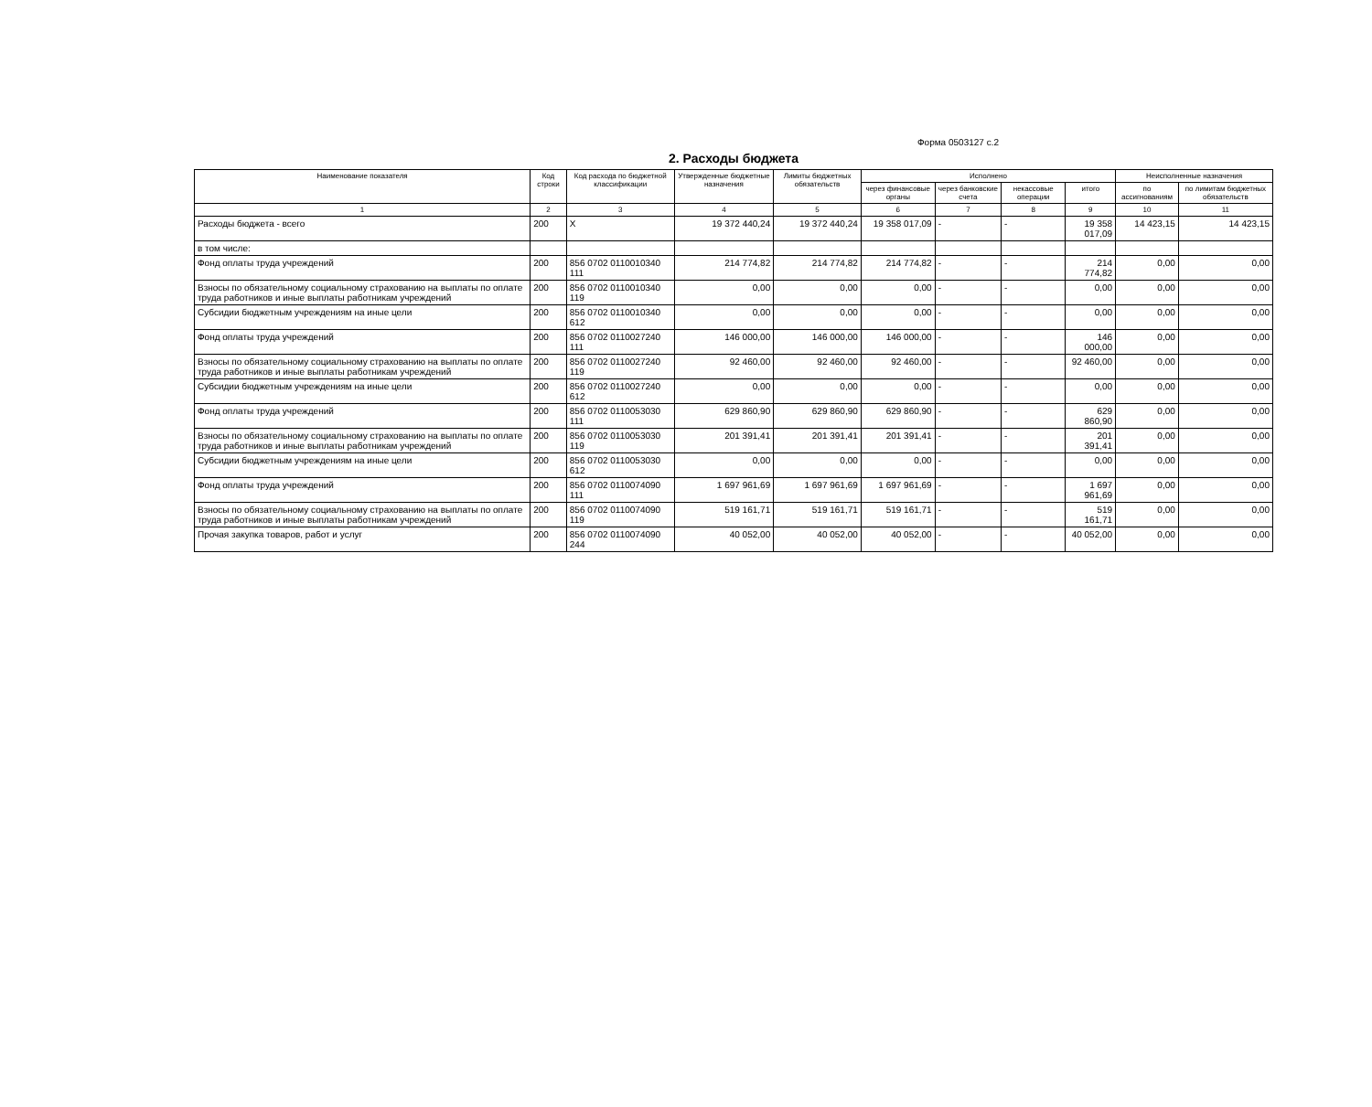Форма 0503127 с.2
2. Расходы бюджета
| Наименование показателя | Код строки | Код расхода по бюджетной классификации | Утвержденные бюджетные назначения | Лимиты бюджетных обязательств | Исполнено | | | | Неисполненные назначения | |
| --- | --- | --- | --- | --- | --- | --- | --- | --- | --- | --- |
| | | | | | через финансовые органы | через банковские счета | некассовые операции | итого | по ассигнованиям | по лимитам бюджетных обязательств |
| 1 | 2 | 3 | 4 | 5 | 6 | 7 | 8 | 9 | 10 | 11 |
| Расходы бюджета - всего | 200 | X | 19 372 440,24 | 19 372 440,24 | 19 358 017,09 | - | - | 19 358 017,09 | 14 423,15 | 14 423,15 |
| в том числе: | | | | | | | | | | |
| Фонд оплаты труда учреждений | 200 | 856 0702 0110010340 111 | 214 774,82 | 214 774,82 | 214 774,82 | - | - | 214 774,82 | 0,00 | 0,00 |
| Взносы по обязательному социальному страхованию на выплаты по оплате труда работников и иные выплаты работникам учреждений | 200 | 856 0702 0110010340 119 | 0,00 | 0,00 | 0,00 | - | - | 0,00 | 0,00 | 0,00 |
| Субсидии бюджетным учреждениям на иные цели | 200 | 856 0702 0110010340 612 | 0,00 | 0,00 | 0,00 | - | - | 0,00 | 0,00 | 0,00 |
| Фонд оплаты труда учреждений | 200 | 856 0702 0110027240 111 | 146 000,00 | 146 000,00 | 146 000,00 | - | - | 146 000,00 | 0,00 | 0,00 |
| Взносы по обязательному социальному страхованию на выплаты по оплате труда работников и иные выплаты работникам учреждений | 200 | 856 0702 0110027240 119 | 92 460,00 | 92 460,00 | 92 460,00 | - | - | 92 460,00 | 0,00 | 0,00 |
| Субсидии бюджетным учреждениям на иные цели | 200 | 856 0702 0110027240 612 | 0,00 | 0,00 | 0,00 | - | - | 0,00 | 0,00 | 0,00 |
| Фонд оплаты труда учреждений | 200 | 856 0702 0110053030 111 | 629 860,90 | 629 860,90 | 629 860,90 | - | - | 629 860,90 | 0,00 | 0,00 |
| Взносы по обязательному социальному страхованию на выплаты по оплате труда работников и иные выплаты работникам учреждений | 200 | 856 0702 0110053030 119 | 201 391,41 | 201 391,41 | 201 391,41 | - | - | 201 391,41 | 0,00 | 0,00 |
| Субсидии бюджетным учреждениям на иные цели | 200 | 856 0702 0110053030 612 | 0,00 | 0,00 | 0,00 | - | - | 0,00 | 0,00 | 0,00 |
| Фонд оплаты труда учреждений | 200 | 856 0702 0110074090 111 | 1 697 961,69 | 1 697 961,69 | 1 697 961,69 | - | - | 1 697 961,69 | 0,00 | 0,00 |
| Взносы по обязательному социальному страхованию на выплаты по оплате труда работников и иные выплаты работникам учреждений | 200 | 856 0702 0110074090 119 | 519 161,71 | 519 161,71 | 519 161,71 | - | - | 519 161,71 | 0,00 | 0,00 |
| Прочая закупка товаров, работ и услуг | 200 | 856 0702 0110074090 244 | 40 052,00 | 40 052,00 | 40 052,00 | - | - | 40 052,00 | 0,00 | 0,00 |